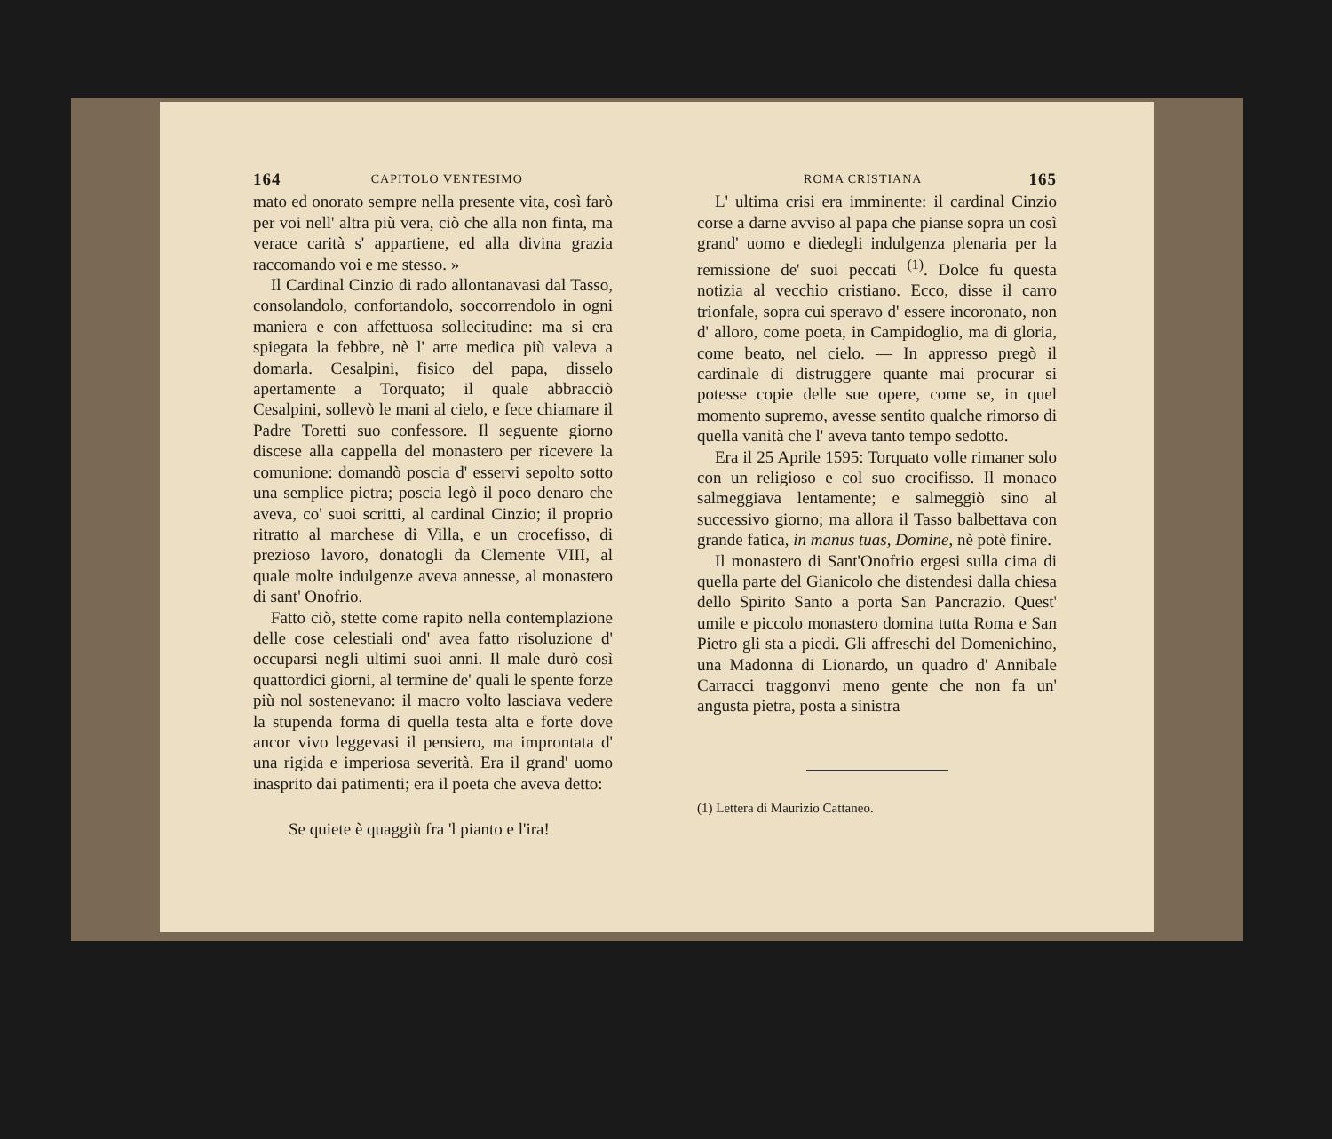164 CAPITOLO VENTESIMO
mato ed onorato sempre nella presente vita, così farò per voi nell' altra più vera, ciò che alla non finta, ma verace carità s' appartiene, ed alla divina grazia raccomando voi e me stesso. »
Il Cardinal Cinzio di rado allontanavasi dal Tasso, consolandolo, confortandolo, soccorrendolo in ogni maniera e con affettuosa sollecitudine: ma si era spiegata la febbre, nè l' arte medica più valeva a domarla. Cesalpini, fisico del papa, disselo apertamente a Torquato; il quale abbracciò Cesalpini, sollevò le mani al cielo, e fece chiamare il Padre Toretti suo confessore. Il seguente giorno discese alla cappella del monastero per ricevere la comunione: domandò poscia d' esservi sepolto sotto una semplice pietra; poscia legò il poco denaro che aveva, co' suoi scritti, al cardinal Cinzio; il proprio ritratto al marchese di Villa, e un crocefisso, di prezioso lavoro, donatogli da Clemente VIII, al quale molte indulgenze aveva annesse, al monastero di sant' Onofrio.
Fatto ciò, stette come rapito nella contemplazione delle cose celestiali ond' avea fatto risoluzione d' occuparsi negli ultimi suoi anni. Il male durò così quattordici giorni, al termine de' quali le spente forze più nol sostenevano: il macro volto lasciava vedere la stupenda forma di quella testa alta e forte dove ancor vivo leggevasi il pensiero, ma improntata d' una rigida e imperiosa severità. Era il grand' uomo inasprito dai patimenti; era il poeta che aveva detto:
Se quiete è quaggiù fra 'l pianto e l'ira!
ROMA CRISTIANA 165
L' ultima crisi era imminente: il cardinal Cinzio corse a darne avviso al papa che pianse sopra un così grand' uomo e diedegli indulgenza plenaria per la remissione de' suoi peccati <sup>(1)</sup>. Dolce fu questa notizia al vecchio cristiano. Ecco, disse il carro trionfale, sopra cui speravo d' essere incoronato, non d' alloro, come poeta, in Campidoglio, ma di gloria, come beato, nel cielo. — In appresso pregò il cardinale di distruggere quante mai procurar si potesse copie delle sue opere, come se, in quel momento supremo, avesse sentito qualche rimorso di quella vanità che l' aveva tanto tempo sedotto.
Era il 25 Aprile 1595: Torquato volle rimaner solo con un religioso e col suo crocifisso. Il monaco salmeggiava lentamente; e salmeggiò sino al successivo giorno; ma allora il Tasso balbettava con grande fatica, in manus tuas, Domine, nè potè finire.
Il monastero di Sant'Onofrio ergesi sulla cima di quella parte del Gianicolo che distendesi dalla chiesa dello Spirito Santo a porta San Pancrazio. Quest' umile e piccolo monastero domina tutta Roma e San Pietro gli sta a piedi. Gli affreschi del Domenichino, una Madonna di Lionardo, un quadro d' Annibale Carracci traggonvi meno gente che non fa un' angusta pietra, posta a sinistra
(1) Lettera di Maurizio Cattaneo.